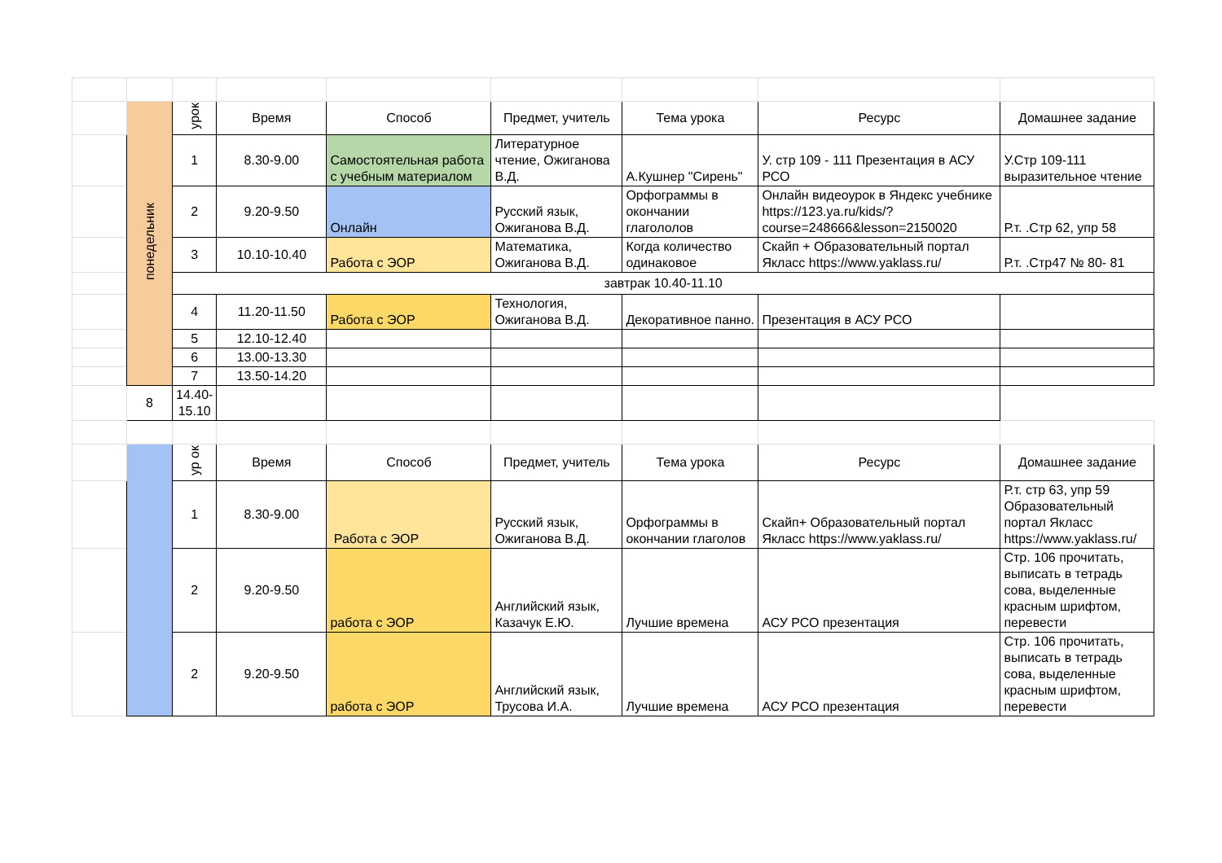| | понедельник | урок | Время | Способ | Предмет, учитель | Тема урока | Ресурс | Домашнее задание |
| | | 1 | 8.30-9.00 | Самостоятельная работа с учебным материалом | Литературное чтение, Ожиганова В.Д. | А.Кушнер "Сирень" | У. стр 109 - 111 Презентация в АСУ РСО | У.Стр 109-111 выразительное чтение |
| | | 2 | 9.20-9.50 | Онлайн | Русский язык, Ожиганова В.Д. | Орфограммы в окончании глагололов | Онлайн видеоурок в Яндекс учебнике https://123.ya.ru/kids/?course=248666&lesson=2150020 | Р.т. .Стр 62, упр 58 |
| | | 3 | 10.10-10.40 | Работа с ЭОР | Математика, Ожиганова В.Д. | Когда количество одинаковое | Скайп + Образовательный портал Якласс https://www.yaklass.ru/ | Р.т. .Стр47 № 80- 81 |
| | | завтрак 10.40-11.10 | | | | | | |
| | | 4 | 11.20-11.50 | Работа с ЭОР | Технология, Ожиганова В.Д. | Декоративное панно. | Презентация в АСУ РСО | |
| | | 5 | 12.10-12.40 | | | | | |
| | | 6 | 13.00-13.30 | | | | | |
| | | 7 | 13.50-14.20 | | | | | |
| | 8 | 14.40-15.10 | | | | | | |
| | | ур ок | Время | Способ | Предмет, учитель | Тема урока | Ресурс | Домашнее задание |
| | | 1 | 8.30-9.00 | Работа с ЭОР | Русский язык, Ожиганова В.Д. | Орфограммы в окончании глаголов | Скайп+ Образовательный портал Якласс https://www.yaklass.ru/ | Р.т. стр 63, упр 59 Образовательный портал Якласс https://www.yaklass.ru/ |
| | | 2 | 9.20-9.50 | работа с ЭОР | Английский язык, Казачук Е.Ю. | Лучшие времена | АСУ РСО презентация | Стр. 106 прочитать, выписать в тетрадь сова, выделенные красным шрифтом, перевести |
| | | 2 | 9.20-9.50 | работа с ЭОР | Английский язык, Трусова И.А. | Лучшие времена | АСУ РСО презентация | Стр. 106 прочитать, выписать в тетрадь сова, выделенные красным шрифтом, перевести |